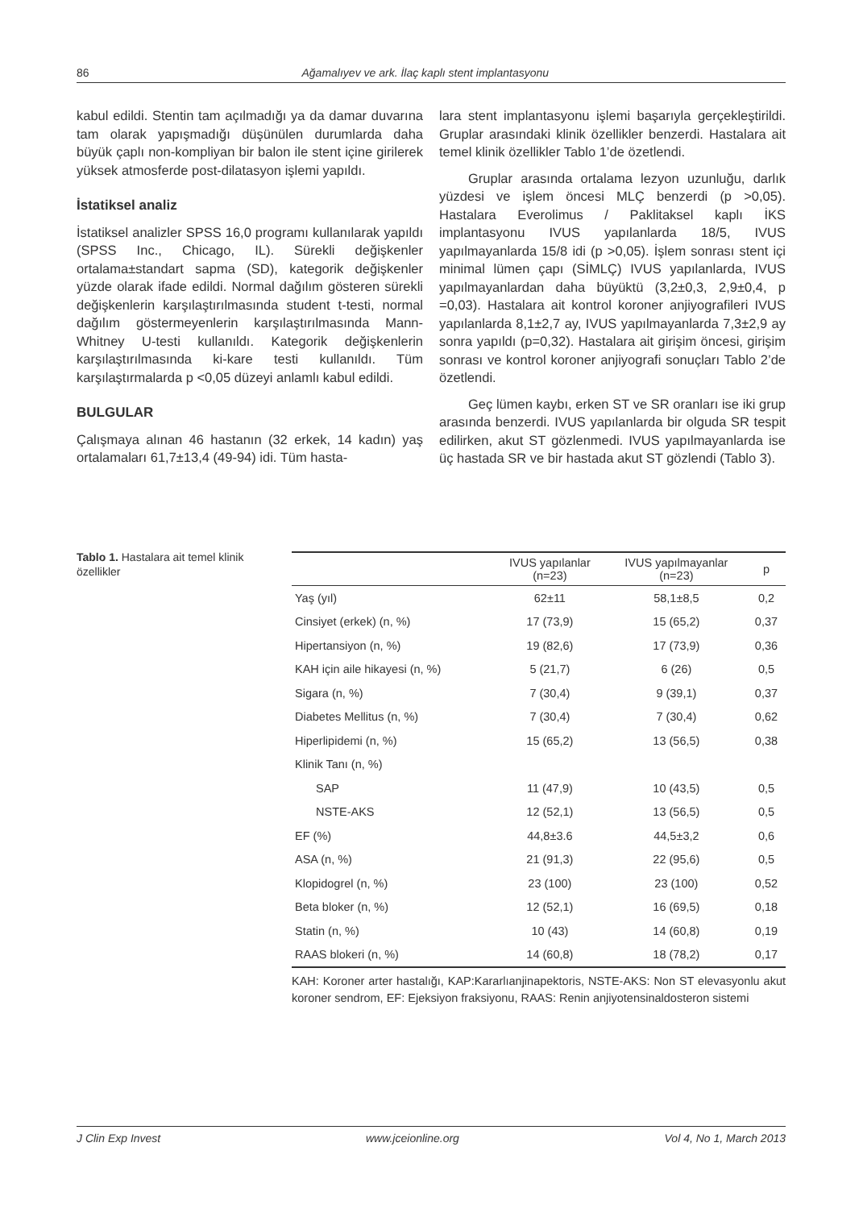86 Ağamalıyev ve ark. İlaç kaplı stent implantasyonu
kabul edildi. Stentin tam açılmadığı ya da damar duvarına tam olarak yapışmadığı düşünülen durumlarda daha büyük çaplı non-kompliyan bir balon ile stent içine girilerek yüksek atmosferde post-dilatasyon işlemi yapıldı.
İstatiksel analiz
İstatiksel analizler SPSS 16,0 programı kullanılarak yapıldı (SPSS Inc., Chicago, IL). Sürekli değişkenler ortalama±standart sapma (SD), kategorik değişkenler yüzde olarak ifade edildi. Normal dağılım gösteren sürekli değişkenlerin karşılaştırılmasında student t-testi, normal dağılım göstermeyenlerin karşılaştırılmasında Mann-Whitney U-testi kullanıldı. Kategorik değişkenlerin karşılaştırılmasında ki-kare testi kullanıldı. Tüm karşılaştırmalarda p <0,05 düzeyi anlamlı kabul edildi.
BULGULAR
Çalışmaya alınan 46 hastanın (32 erkek, 14 kadın) yaş ortalamaları 61,7±13,4 (49-94) idi. Tüm hasta-
lara stent implantasyonu işlemi başarıyla gerçekleştirildi. Gruplar arasındaki klinik özellikler benzerdi. Hastalara ait temel klinik özellikler Tablo 1’de özetlendi.
Gruplar arasında ortalama lezyon uzunluğu, darlık yüzdesi ve işlem öncesi MLÇ benzerdi (p >0,05). Hastalara Everolimus / Paklitaksel kaplı İKS implantasyonu IVUS yapılanlarda 18/5, IVUS yapılmayanlarda 15/8 idi (p >0,05). İşlem sonrası stent içi minimal lümen çapı (SİMLÇ) IVUS yapılanlarda, IVUS yapılmayanlardan daha büyüktü (3,2±0,3, 2,9±0,4, p =0,03). Hastalara ait kontrol koroner anjiyografileri IVUS yapılanlarda 8,1±2,7 ay, IVUS yapılmayanlarda 7,3±2,9 ay sonra yapıldı (p=0,32). Hastalara ait girişim öncesi, girişim sonrası ve kontrol koroner anjiyografi sonuçları Tablo 2’de özetlendi.
Geç lümen kaybı, erken ST ve SR oranları ise iki grup arasında benzerdi. IVUS yapılanlarda bir olguda SR tespit edilirken, akut ST gözlenmedi. IVUS yapılmayanlarda ise üç hastada SR ve bir hastada akut ST gözlendi (Tablo 3).
Tablo 1. Hastalara ait temel klinik özellikler
| | IVUS yapılanlar (n=23) | IVUS yapılmayanlar (n=23) | p |
| --- | --- | --- | --- |
| Yaş (yıl) | 62±11 | 58,1±8,5 | 0,2 |
| Cinsiyet (erkek) (n, %) | 17 (73,9) | 15 (65,2) | 0,37 |
| Hipertansiyon (n, %) | 19 (82,6) | 17 (73,9) | 0,36 |
| KAH için aile hikayesi (n, %) | 5 (21,7) | 6 (26) | 0,5 |
| Sigara (n, %) | 7 (30,4) | 9 (39,1) | 0,37 |
| Diabetes Mellitus (n, %) | 7 (30,4) | 7 (30,4) | 0,62 |
| Hiperlipidemi (n, %) | 15 (65,2) | 13 (56,5) | 0,38 |
| Klinik Tanı (n, %) | | | |
| SAP | 11 (47,9) | 10 (43,5) | 0,5 |
| NSTE-AKS | 12 (52,1) | 13 (56,5) | 0,5 |
| EF (%) | 44,8±3.6 | 44,5±3,2 | 0,6 |
| ASA (n, %) | 21 (91,3) | 22 (95,6) | 0,5 |
| Klopidogrel (n, %) | 23 (100) | 23 (100) | 0,52 |
| Beta bloker (n, %) | 12 (52,1) | 16 (69,5) | 0,18 |
| Statin (n, %) | 10 (43) | 14 (60,8) | 0,19 |
| RAAS blokeri (n, %) | 14 (60,8) | 18 (78,2) | 0,17 |
KAH: Koroner arter hastalığı, KAP:Kararlıanjinapektoris, NSTE-AKS: Non ST elevasyonlu akut koroner sendrom, EF: Ejeksiyon fraksiyonu, RAAS: Renin anjiyotensinaldosteron sistemi
J Clin Exp Invest www.jceionline.org Vol 4, No 1, March 2013